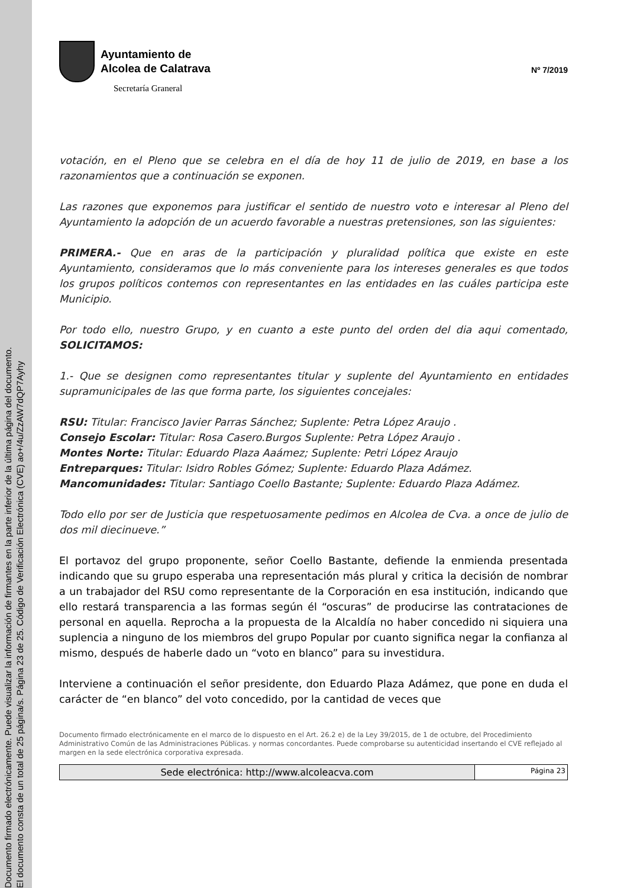Documento firmado electrónicamente. Puede visualizar la información de firmantes en la parte inferior de la última página del documento.
El documento consta de un total de 25 página/s. Página 23 de 25. Código de Verificación Electrónica (CVE) ao+/4u/ZzAW7dQP7Ayhy
Ayuntamiento de
Alcolea de Calatrava
Secretaría Graneral
Nº 7/2019
votación, en el Pleno que se celebra en el día de hoy 11 de julio de 2019, en base a los razonamientos que a continuación se exponen.
Las razones que exponemos para justificar el sentido de nuestro voto e interesar al Pleno del Ayuntamiento la adopción de un acuerdo favorable a nuestras pretensiones, son las siguientes:
PRIMERA.- Que en aras de la participación y pluralidad política que existe en este Ayuntamiento, consideramos que lo más conveniente para los intereses generales es que todos los grupos políticos contemos con representantes en las entidades en las cuáles participa este Municipio.
Por todo ello, nuestro Grupo, y en cuanto a este punto del orden del dia aqui comentado, SOLICITAMOS:
1.- Que se designen como representantes titular y suplente del Ayuntamiento en entidades supramunicipales de las que forma parte, los siguientes concejales:
RSU: Titular: Francisco Javier Parras Sánchez; Suplente: Petra López Araujo .
Consejo Escolar: Titular: Rosa Casero.Burgos Suplente: Petra López Araujo .
Montes Norte: Titular: Eduardo Plaza Aaámez; Suplente: Petri López Araujo
Entreparques: Titular: Isidro Robles Gómez; Suplente: Eduardo Plaza Adámez.
Mancomunidades: Titular: Santiago Coello Bastante; Suplente: Eduardo Plaza Adámez.
Todo ello por ser de Justicia que respetuosamente pedimos en Alcolea de Cva. a once de julio de dos mil diecinueve.”
El portavoz del grupo proponente, señor Coello Bastante, defiende la enmienda presentada indicando que su grupo esperaba una representación más plural y critica la decisión de nombrar a un trabajador del RSU como representante de la Corporación en esa institución, indicando que ello restará transparencia a las formas según él “oscuras” de producirse las contrataciones de personal en aquella. Reprocha a la propuesta de la Alcaldía no haber concedido ni siquiera una suplencia a ninguno de los miembros del grupo Popular por cuanto significa negar la confianza al mismo, después de haberle dado un “voto en blanco” para su investidura.
Interviene a continuación el señor presidente, don Eduardo Plaza Adámez, que pone en duda el carácter de “en blanco” del voto concedido, por la cantidad de veces que
Documento firmado electrónicamente en el marco de lo dispuesto en el Art. 26.2 e) de la Ley 39/2015, de 1 de octubre, del Procedimiento Administrativo Común de las Administraciones Públicas. y normas concordantes. Puede comprobarse su autenticidad insertando el CVE reflejado al margen en la sede electrónica corporativa expresada.
Sede electrónica: http://www.alcoleacva.com
Página 23